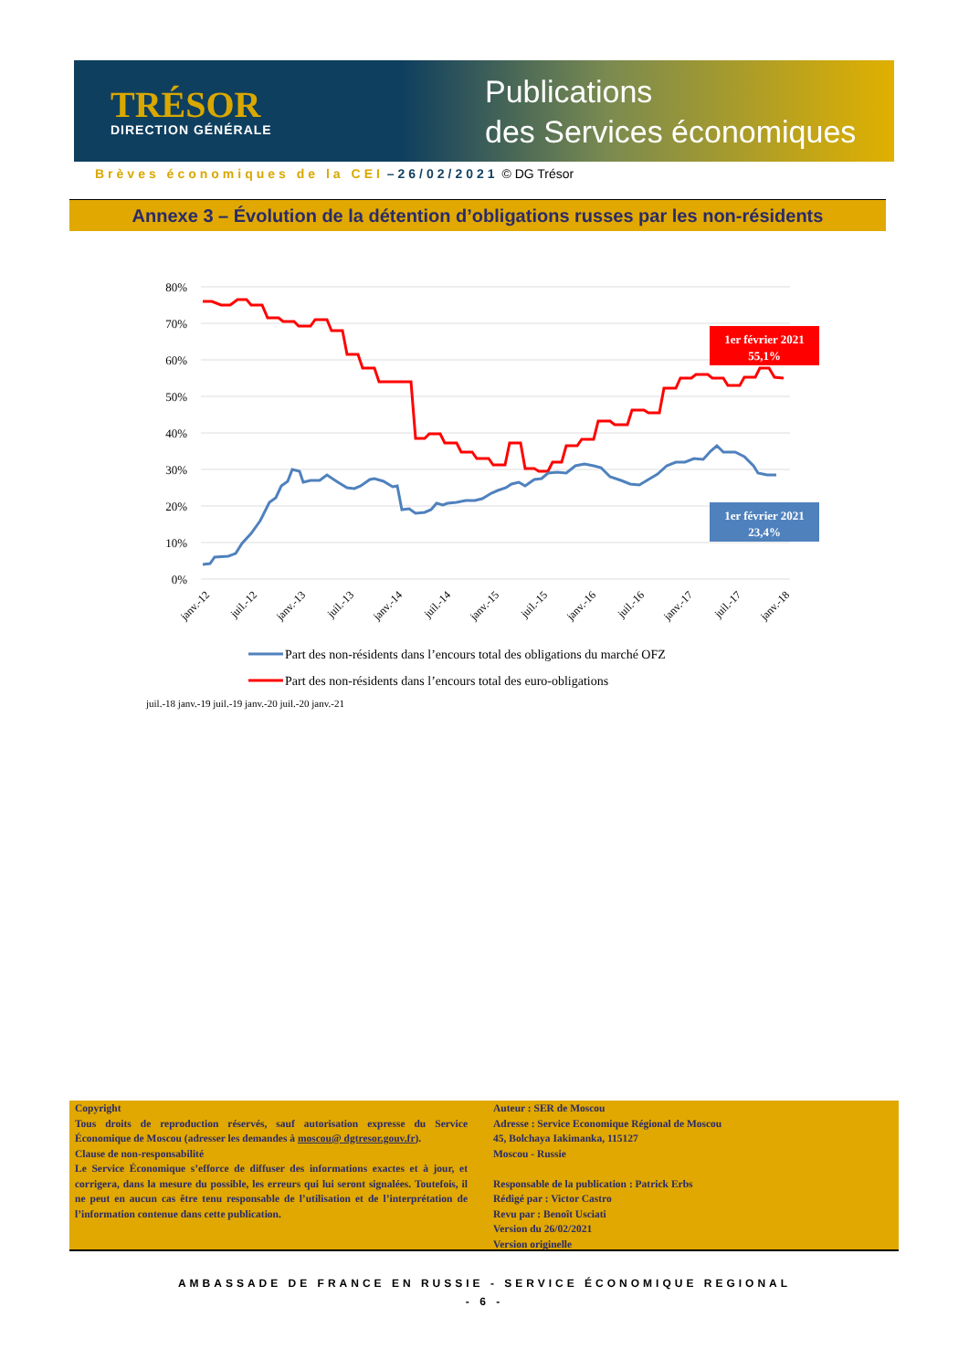TRÉSOR
DIRECTION GÉNÉRALE
Publications
des Services économiques
Brèves économiques de la CEI –26/02/2021 © DG Trésor
Annexe 3 – Évolution de la détention d’obligations russes par les non-résidents
80%
70%
60%
50%
40%
30%
20%
10%
0%
janv.-12
juil.-12
janv.-13
juil.-13
janv.-14
juil.-14
janv.-15
juil.-15
janv.-16
juil.-16
janv.-17
juil.-17
janv.-18
1er février 2021
55,1%
1er février 2021
23,4%
Part des non-résidents dans l’encours total des obligations du marché OFZ
Part des non-résidents dans l’encours total des euro-obligations
juil.-18 janv.-19 juil.-19 janv.-20 juil.-20 janv.-21
Copyright
Tous droits de reproduction réservés, sauf autorisation expresse du Service Économique de Moscou (adresser les demandes à moscou@ dgtresor.gouv.fr).
Clause de non-responsabilité
Le Service Économique s’efforce de diffuser des informations exactes et à jour, et corrigera, dans la mesure du possible, les erreurs qui lui seront signalées. Toutefois, il ne peut en aucun cas être tenu responsable de l’utilisation et de l’interprétation de l’information contenue dans cette publication.
Auteur : SER de Moscou
Adresse : Service Economique Régional de Moscou
45, Bolchaya Iakimanka, 115127
Moscou - Russie
Responsable de la publication : Patrick Erbs
Rédigé par : Victor Castro
Revu par : Benoît Usciati
Version du 26/02/2021
Version originelle
AMBASSADE DE FRANCE EN RUSSIE - SERVICE ÉCONOMIQUE REGIONAL
- 6 -